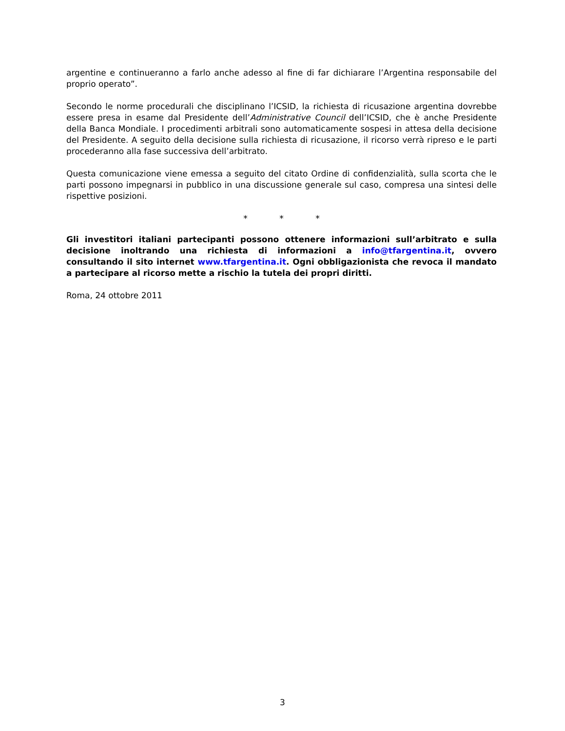argentine e continueranno a farlo anche adesso al fine di far dichiarare l’Argentina responsabile del proprio operato”.
Secondo le norme procedurali che disciplinano l’ICSID, la richiesta di ricusazione argentina dovrebbe essere presa in esame dal Presidente dell’Administrative Council dell’ICSID, che è anche Presidente della Banca Mondiale. I procedimenti arbitrali sono automaticamente sospesi in attesa della decisione del Presidente. A seguito della decisione sulla richiesta di ricusazione, il ricorso verrà ripreso e le parti procederanno alla fase successiva dell’arbitrato.
Questa comunicazione viene emessa a seguito del citato Ordine di confidenzialità, sulla scorta che le parti possono impegnarsi in pubblico in una discussione generale sul caso, compresa una sintesi delle rispettive posizioni.
* * *
Gli investitori italiani partecipanti possono ottenere informazioni sull’arbitrato e sulla decisione inoltrando una richiesta di informazioni a info@tfargentina.it, ovvero consultando il sito internet www.tfargentina.it. Ogni obbligazionista che revoca il mandato a partecipare al ricorso mette a rischio la tutela dei propri diritti.
Roma, 24 ottobre 2011
3